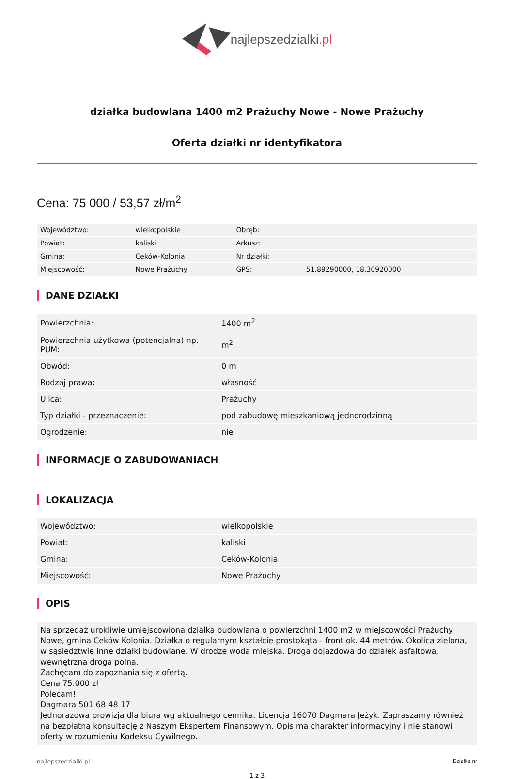najlepszedzialki.pl
działka budowlana 1400 m2 Prażuchy Nowe - Nowe Prażuchy
Oferta działki nr identyfikatora
Cena: 75 000 / 53,57 zł/m<sup>2</sup>
| Województwo: | wielkopolskie | Obręb: | |
| Powiat: | kaliski | Arkusz: | |
| Gmina: | Ceków-Kolonia | Nr działki: | |
| Miejscowość: | Nowe Prażuchy | GPS: | 51.89290000, 18.30920000 |
DANE DZIAŁKI
| Powierzchnia: | 1400 m<sup>2</sup> |
| Powierzchnia użytkowa (potencjalna) np. PUM: | m<sup>2</sup> |
| Obwód: | 0 m |
| Rodzaj prawa: | własność |
| Ulica: | Prażuchy |
| Typ działki - przeznaczenie: | pod zabudowę mieszkaniową jednorodzinną |
| Ogrodzenie: | nie |
INFORMACJE O ZABUDOWANIACH
LOKALIZACJA
| Województwo: | wielkopolskie |
| Powiat: | kaliski |
| Gmina: | Ceków-Kolonia |
| Miejscowość: | Nowe Prażuchy |
OPIS
Na sprzedaż urokliwie umiejscowiona działka budowlana o powierzchni 1400 m2 w miejscowości Prażuchy Nowe, gmina Ceków Kolonia. Działka o regularnym kształcie prostokąta - front ok. 44 metrów. Okolica zielona, w sąsiedztwie inne działki budowlane. W drodze woda miejska. Droga dojazdowa do działek asfaltowa, wewnętrzna droga polna.
Zachęcam do zapoznania się z ofertą.
Cena 75.000 zł
Polecam!
Dagmara 501 68 48 17
Jednorazowa prowizja dla biura wg aktualnego cennika. Licencja 16070 Dagmara Jeżyk. Zapraszamy również na bezpłatną konsultację z Naszym Ekspertem Finansowym. Opis ma charakter informacyjny i nie stanowi oferty w rozumieniu Kodeksu Cywilnego.
najlepszedzialki.pl
Działka nr
1 z 3